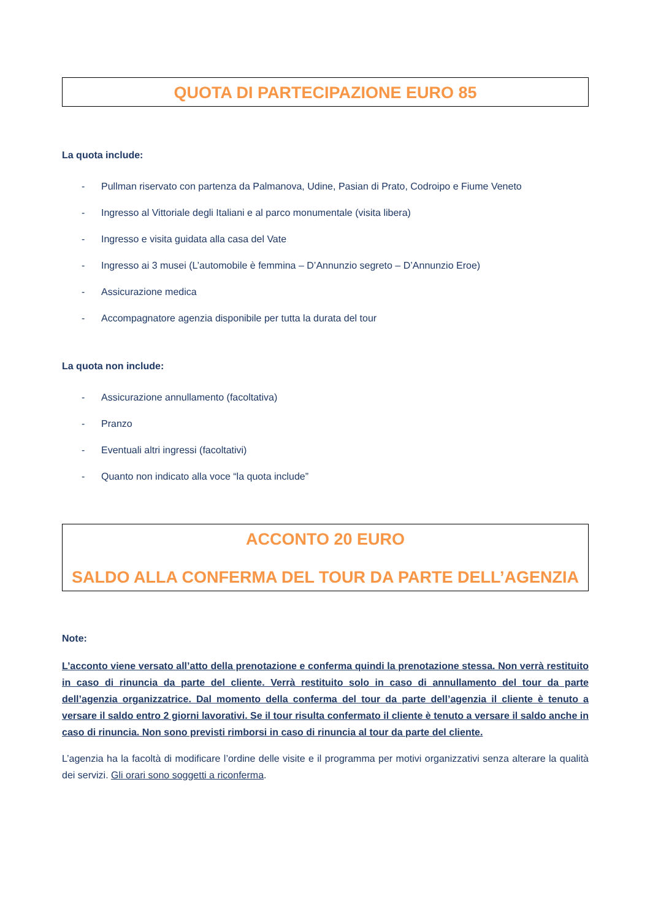QUOTA DI PARTECIPAZIONE EURO 85
La quota include:
- Pullman riservato con partenza da Palmanova, Udine, Pasian di Prato, Codroipo e Fiume Veneto
- Ingresso al Vittoriale degli Italiani e al parco monumentale (visita libera)
- Ingresso e visita guidata alla casa del Vate
- Ingresso ai 3 musei (L’automobile è femmina – D’Annunzio segreto – D’Annunzio Eroe)
- Assicurazione medica
- Accompagnatore agenzia disponibile per tutta la durata del tour
La quota non include:
- Assicurazione annullamento (facoltativa)
- Pranzo
- Eventuali altri ingressi (facoltativi)
- Quanto non indicato alla voce “la quota include”
ACCONTO 20 EURO
SALDO ALLA CONFERMA DEL TOUR DA PARTE DELL’AGENZIA
Note:
L’acconto viene versato all’atto della prenotazione e conferma quindi la prenotazione stessa. Non verrà restituito in caso di rinuncia da parte del cliente. Verrà restituito solo in caso di annullamento del tour da parte dell’agenzia organizzatrice. Dal momento della conferma del tour da parte dell’agenzia il cliente è tenuto a versare il saldo entro 2 giorni lavorativi. Se il tour risulta confermato il cliente è tenuto a versare il saldo anche in caso di rinuncia. Non sono previsti rimborsi in caso di rinuncia al tour da parte del cliente.
L’agenzia ha la facoltà di modificare l’ordine delle visite e il programma per motivi organizzativi senza alterare la qualità dei servizi. Gli orari sono soggetti a riconferma.